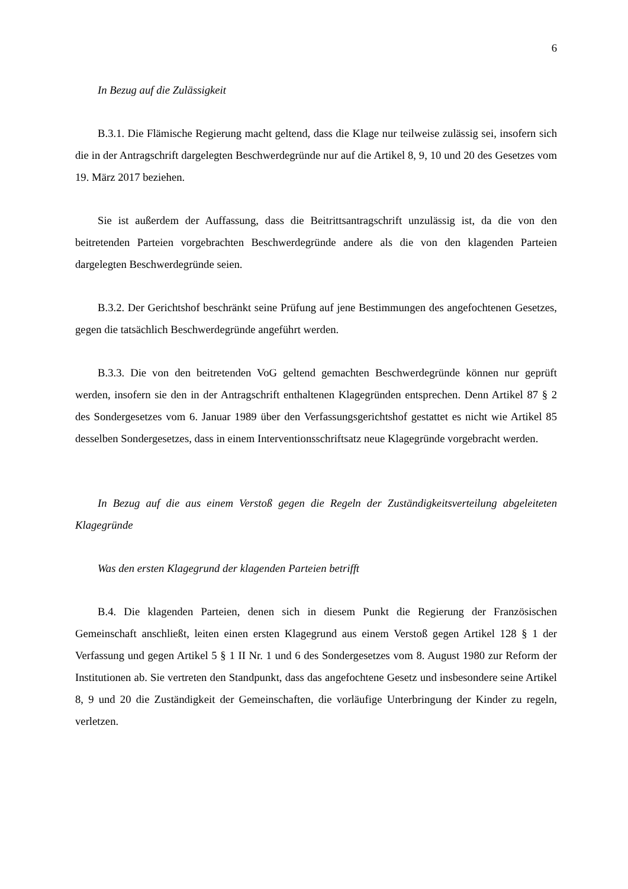6
In Bezug auf die Zulässigkeit
B.3.1. Die Flämische Regierung macht geltend, dass die Klage nur teilweise zulässig sei, insofern sich die in der Antragschrift dargelegten Beschwerdegründe nur auf die Artikel 8, 9, 10 und 20 des Gesetzes vom 19. März 2017 beziehen.
Sie ist außerdem der Auffassung, dass die Beitrittsantragschrift unzulässig ist, da die von den beitretenden Parteien vorgebrachten Beschwerdegründe andere als die von den klagenden Parteien dargelegten Beschwerdegründe seien.
B.3.2. Der Gerichtshof beschränkt seine Prüfung auf jene Bestimmungen des angefochtenen Gesetzes, gegen die tatsächlich Beschwerdegründe angeführt werden.
B.3.3. Die von den beitretenden VoG geltend gemachten Beschwerdegründe können nur geprüft werden, insofern sie den in der Antragschrift enthaltenen Klagegründen entsprechen. Denn Artikel 87 § 2 des Sondergesetzes vom 6. Januar 1989 über den Verfassungsgerichtshof gestattet es nicht wie Artikel 85 desselben Sondergesetzes, dass in einem Interventionsschriftsatz neue Klagegründe vorgebracht werden.
In Bezug auf die aus einem Verstoß gegen die Regeln der Zuständigkeitsverteilung abgeleiteten Klagegründe
Was den ersten Klagegrund der klagenden Parteien betrifft
B.4. Die klagenden Parteien, denen sich in diesem Punkt die Regierung der Französischen Gemeinschaft anschließt, leiten einen ersten Klagegrund aus einem Verstoß gegen Artikel 128 § 1 der Verfassung und gegen Artikel 5 § 1 II Nr. 1 und 6 des Sondergesetzes vom 8. August 1980 zur Reform der Institutionen ab. Sie vertreten den Standpunkt, dass das angefochtene Gesetz und insbesondere seine Artikel 8, 9 und 20 die Zuständigkeit der Gemeinschaften, die vorläufige Unterbringung der Kinder zu regeln, verletzen.